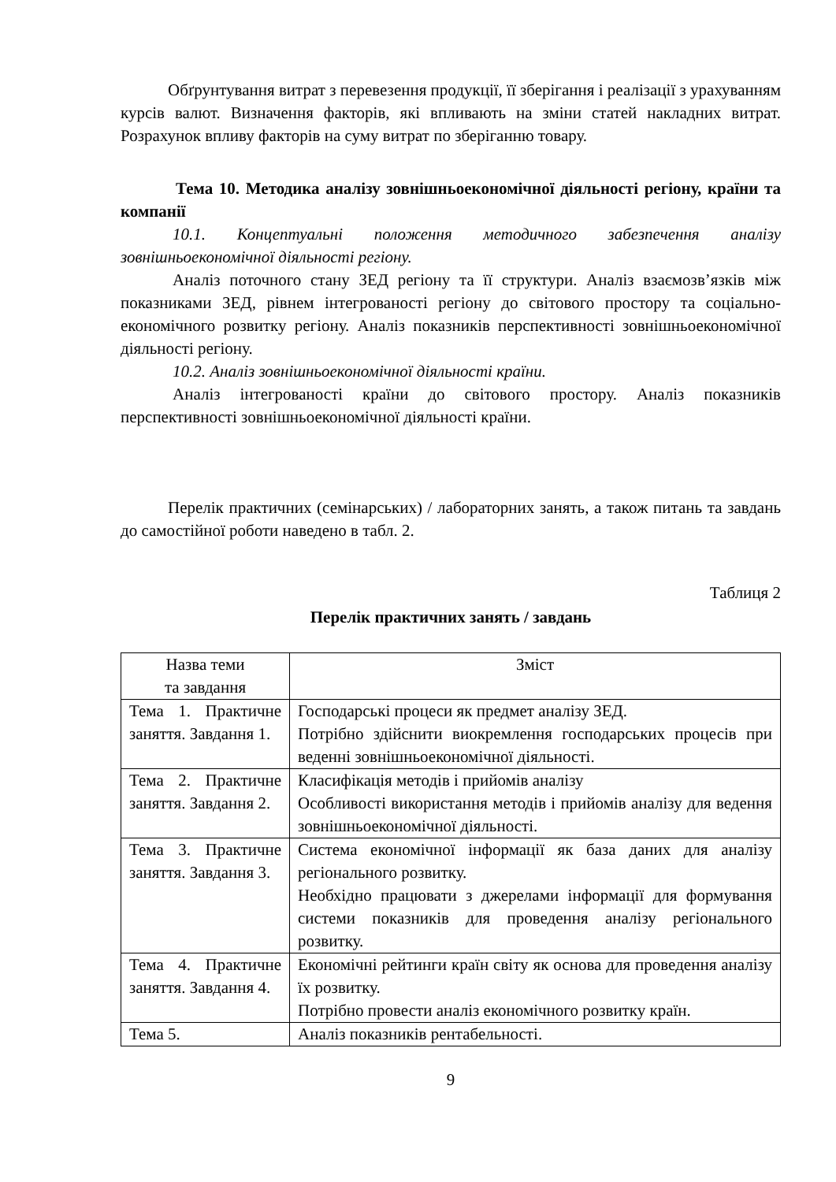Обґрунтування витрат з перевезення продукції, її зберігання і реалізації з урахуванням курсів валют. Визначення факторів, які впливають на зміни статей накладних витрат. Розрахунок впливу факторів на суму витрат по зберіганню товару.
Тема 10. Методика аналізу зовнішньоекономічної діяльності регіону, країни та компанії
10.1. Концептуальні положення методичного забезпечення аналізу зовнішньоекономічної діяльності регіону.
Аналіз поточного стану ЗЕД регіону та її структури. Аналіз взаємозв’язків між показниками ЗЕД, рівнем інтегрованості регіону до світового простору та соціально-економічного розвитку регіону. Аналіз показників перспективності зовнішньоекономічної діяльності регіону.
10.2. Аналіз зовнішньоекономічної діяльності країни.
Аналіз інтегрованості країни до світового простору. Аналіз показників перспективності зовнішньоекономічної діяльності країни.
Перелік практичних (семінарських) / лабораторних занять, а також питань та завдань до самостійної роботи наведено в табл. 2.
Таблиця 2
Перелік практичних занять / завдань
| Назва теми та завдання | Зміст |
| Тема 1. Практичне заняття. Завдання 1. | Господарські процеси як предмет аналізу ЗЕД. Потрібно здійснити виокремлення господарських процесів при веденні зовнішньоекономічної діяльності. |
| Тема 2. Практичне заняття. Завдання 2. | Класифікація методів і прийомів аналізу Особливості використання методів і прийомів аналізу для ведення зовнішньоекономічної діяльності. |
| Тема 3. Практичне заняття. Завдання 3. | Система економічної інформації як база даних для аналізу регіонального розвитку. Необхідно працювати з джерелами інформації для формування системи показників для проведення аналізу регіонального розвитку. |
| Тема 4. Практичне заняття. Завдання 4. | Економічні рейтинги країн світу як основа для проведення аналізу їх розвитку. Потрібно провести аналіз економічного розвитку країн. |
| Тема 5. | Аналіз показників рентабельності. |
9